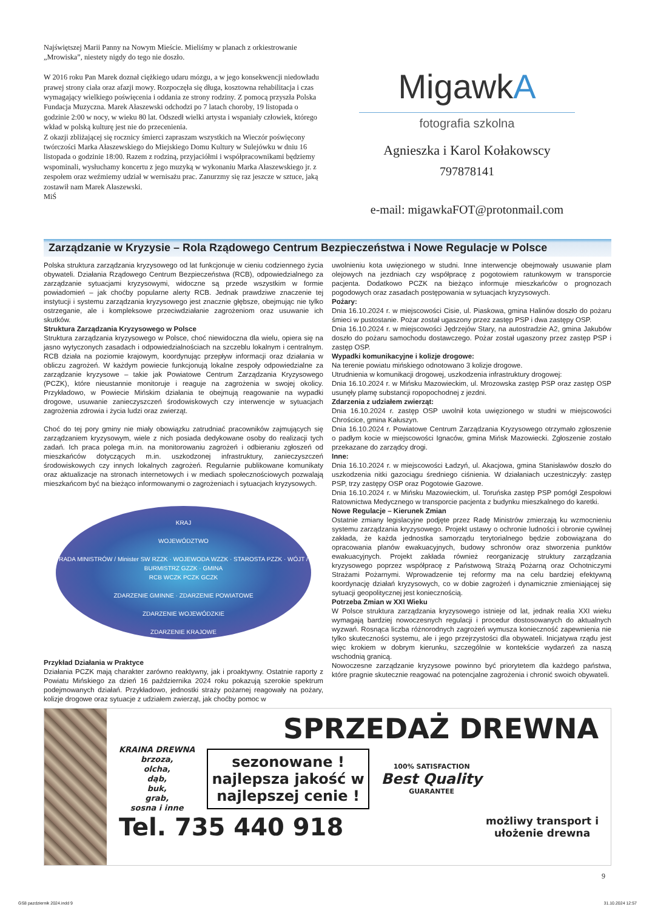Najświętszej Marii Panny na Nowym Mieście. Mieliśmy w planach z orkiestrowanie „Mrowiska”, niestety nigdy do tego nie doszło.
W 2016 roku Pan Marek doznał ciężkiego udaru mózgu, a w jego konsekwencji niedowładu prawej strony ciała oraz afazji mowy. Rozpoczęła się długa, kosztowna rehabilitacja i czas wymagający wielkiego poświęcenia i oddania ze strony rodziny. Z pomocą przyszła Polska Fundacja Muzyczna. Marek Ałaszewski odchodzi po 7 latach choroby, 19 listopada o godzinie 2:00 w nocy, w wieku 80 lat. Odszedł wielki artysta i wspaniały człowiek, którego wkład w polską kulturę jest nie do przecenienia.
Z okazji zbliżającej się rocznicy śmierci zapraszam wszystkich na Wieczór poświęcony twórczości Marka Ałaszewskiego do Miejskiego Domu Kultury w Sulejówku w dniu 16 listopada o godzinie 18:00. Razem z rodziną, przyjaciółmi i współpracownikami będziemy wspominali, wysłuchamy koncertu z jego muzyką w wykonaniu Marka Ałaszewskiego jr. z zespołem oraz weźmiemy udział w wernisażu prac. Zanurzmy się raz jeszcze w sztuce, jaką zostawił nam Marek Ałaszewski.
MiŚ
MigawkA
fotografia szkolna
Agnieszka i Karol Kołakowscy
797878141
e-mail: migawkaFOT@protonmail.com
Zarządzanie w Kryzysie – Rola Rządowego Centrum Bezpieczeństwa i Nowe Regulacje w Polsce
Polska struktura zarządzania kryzysowego od lat funkcjonuje w cieniu codziennego życia obywateli. Działania Rządowego Centrum Bezpieczeństwa (RCB), odpowiedzialnego za zarządzanie sytuacjami kryzysowymi, widoczne są przede wszystkim w formie powiadomień – jak choćby popularne alerty RCB. Jednak prawdziwe znaczenie tej instytucji i systemu zarządzania kryzysowego jest znacznie głębsze, obejmując nie tylko ostrzeganie, ale i kompleksowe przeciwdziałanie zagrożeniom oraz usuwanie ich skutków.
Struktura Zarządzania Kryzysowego w Polsce
Struktura zarządzania kryzysowego w Polsce, choć niewidoczna dla wielu, opiera się na jasno wytyczonych zasadach i odpowiedzialnościach na szczeblu lokalnym i centralnym. RCB działa na poziomie krajowym, koordynując przepływ informacji oraz działania w obliczu zagrożeń. W każdym powiecie funkcjonują lokalne zespoły odpowiedzialne za zarządzanie kryzysowe – takie jak Powiatowe Centrum Zarządzania Kryzysowego (PCZK), które nieustannie monitoruje i reaguje na zagrożenia w swojej okolicy. Przykładowo, w Powiecie Mińskim działania te obejmują reagowanie na wypadki drogowe, usuwanie zanieczyszczeń środowiskowych czy interwencje w sytuacjach zagrożenia zdrowia i życia ludzi oraz zwierząt.
Choć do tej pory gminy nie miały obowiązku zatrudniać pracowników zajmujących się zarządzaniem kryzysowym, wiele z nich posiada dedykowane osoby do realizacji tych zadań. Ich praca polega m.in. na monitorowaniu zagrożeń i odbieraniu zgłoszeń od mieszkańców dotyczących m.in. uszkodzonej infrastruktury, zanieczyszczeń środowiskowych czy innych lokalnych zagrożeń. Regularnie publikowane komunikaty oraz aktualizacje na stronach internetowych i w mediach społecznościowych pozwalają mieszkańcom być na bieżąco informowanymi o zagrożeniach i sytuacjach kryzysowych.
KRAJ
WOJEWÓDZTWO
RADA MINISTRÓW / Minister SW RZZK · WOJEWODA WZZK · STAROSTA PZZK · WÓJT / BURMISTRZ GZZK · GMINA
RCB WCZK PCZK GCZK
ZDARZENIE GMINNE · ZDARZENIE POWIATOWE
ZDARZENIE WOJEWÓDZKIE
ZDARZENIE KRAJOWE
Przykład Działania w Praktyce
Działania PCZK mają charakter zarówno reaktywny, jak i proaktywny. Ostatnie raporty z Powiatu Mińskiego za dzień 16 października 2024 roku pokazują szerokie spektrum podejmowanych działań. Przykładowo, jednostki straży pożarnej reagowały na pożary, kolizje drogowe oraz sytuacje z udziałem zwierząt, jak choćby pomoc w
uwolnieniu kota uwięzionego w studni. Inne interwencje obejmowały usuwanie plam olejowych na jezdniach czy współpracę z pogotowiem ratunkowym w transporcie pacjenta. Dodatkowo PCZK na bieżąco informuje mieszkańców o prognozach pogodowych oraz zasadach postępowania w sytuacjach kryzysowych.
Pożary:
Dnia 16.10.2024 r. w miejscowości Cisie, ul. Piaskowa, gmina Halinów doszło do pożaru śmieci w pustostanie. Pożar został ugaszony przez zastęp PSP i dwa zastępy OSP.
Dnia 16.10.2024 r. w miejscowości Jędrzejów Stary, na autostradzie A2, gmina Jakubów doszło do pożaru samochodu dostawczego. Pożar został ugaszony przez zastęp PSP i zastęp OSP.
Wypadki komunikacyjne i kolizje drogowe:
Na terenie powiatu mińskiego odnotowano 3 kolizje drogowe.
Utrudnienia w komunikacji drogowej, uszkodzenia infrastruktury drogowej:
Dnia 16.10.2024 r. w Mińsku Mazowieckim, ul. Mrozowska zastęp PSP oraz zastęp OSP usunęły plamę substancji ropopochodnej z jezdni.
Zdarzenia z udziałem zwierząt:
Dnia 16.10.2024 r. zastęp OSP uwolnił kota uwięzionego w studni w miejscowości Chrościce, gmina Kałuszyn.
Dnia 16.10.2024 r. Powiatowe Centrum Zarządzania Kryzysowego otrzymało zgłoszenie o padłym kocie w miejscowości Ignaców, gmina Mińsk Mazowiecki. Zgłoszenie zostało przekazane do zarządcy drogi.
Inne:
Dnia 16.10.2024 r. w miejscowości Ładzyń, ul. Akacjowa, gmina Stanisławów doszło do uszkodzenia nitki gazociągu średniego ciśnienia. W działaniach uczestniczyły: zastęp PSP, trzy zastępy OSP oraz Pogotowie Gazowe.
Dnia 16.10.2024 r. w Mińsku Mazowieckim, ul. Toruńska zastęp PSP pomógł Zespołowi Ratownictwa Medycznego w transporcie pacjenta z budynku mieszkalnego do karetki.
Nowe Regulacje – Kierunek Zmian
Ostatnie zmiany legislacyjne podjęte przez Radę Ministrów zmierzają ku wzmocnieniu systemu zarządzania kryzysowego. Projekt ustawy o ochronie ludności i obronie cywilnej zakłada, że każda jednostka samorządu terytorialnego będzie zobowiązana do opracowania planów ewakuacyjnych, budowy schronów oraz stworzenia punktów ewakuacyjnych. Projekt zakłada również reorganizację struktury zarządzania kryzysowego poprzez współpracę z Państwową Strażą Pożarną oraz Ochotniczymi Strażami Pożarnymi. Wprowadzenie tej reformy ma na celu bardziej efektywną koordynację działań kryzysowych, co w dobie zagrożeń i dynamicznie zmieniającej się sytuacji geopolitycznej jest koniecznością.
Potrzeba Zmian w XXI Wieku
W Polsce struktura zarządzania kryzysowego istnieje od lat, jednak realia XXI wieku wymagają bardziej nowoczesnych regulacji i procedur dostosowanych do aktualnych wyzwań. Rosnąca liczba różnorodnych zagrożeń wymusza konieczność zapewnienia nie tylko skuteczności systemu, ale i jego przejrzystości dla obywateli. Inicjatywa rządu jest więc krokiem w dobrym kierunku, szczególnie w kontekście wydarzeń za naszą wschodnią granicą.
Nowoczesne zarządzanie kryzysowe powinno być priorytetem dla każdego państwa, które pragnie skutecznie reagować na potencjalne zagrożenia i chronić swoich obywateli.
SPRZEDAŻ DREWNA
KRAINA DREWNA
brzoza,
olcha,
dąb,
buk,
grab,
sosna i inne
sezonowane !
najlepsza jakość w
najlepszej cenie !
100% SATISFACTION
Best Quality
GUARANTEE
Tel. 735 440 918
możliwy transport i
ułożenie drewna
9
GS8 pazdziernik 2024.indd 9 31.10.2024 12:57